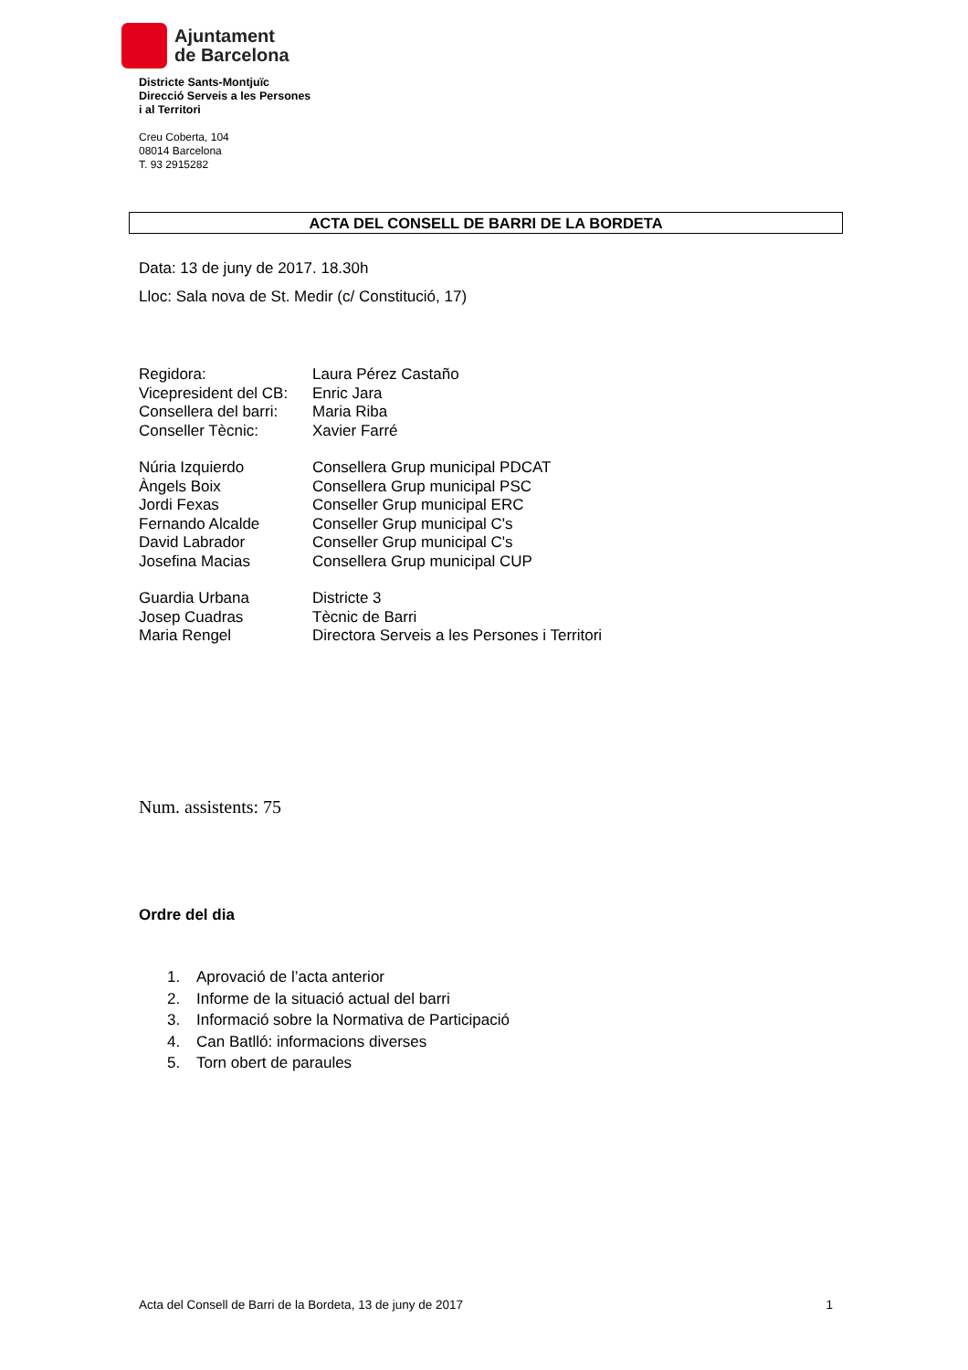Ajuntament
de Barcelona
Districte Sants-Montjuïc
Direcció Serveis a les Persones
i al Territori
Creu Coberta, 104
08014 Barcelona
T. 93 2915282
ACTA DEL CONSELL DE BARRI DE LA BORDETA
Data: 13 de juny de 2017. 18.30h
Lloc: Sala nova de St. Medir (c/ Constitució, 17)
Regidora: Laura Pérez Castaño
Vicepresident del CB: Enric Jara
Consellera del barri: Maria Riba
Conseller Tècnic: Xavier Farré
Núria Izquierdo Consellera Grup municipal PDCAT
Àngels Boix Consellera Grup municipal PSC
Jordi Fexas Conseller Grup municipal ERC
Fernando Alcalde Conseller Grup municipal C's
David Labrador Conseller Grup municipal C's
Josefina Macias Consellera Grup municipal CUP
Guardia Urbana Districte 3
Josep Cuadras Tècnic de Barri
Maria Rengel Directora Serveis a les Persones i Territori
Num. assistents: 75
Ordre del dia
1. Aprovació de l’acta anterior
2. Informe de la situació actual del barri
3. Informació sobre la Normativa de Participació
4. Can Batlló: informacions diverses
5. Torn obert de paraules
Acta del Consell de Barri de la Bordeta, 13 de juny de 2017 1